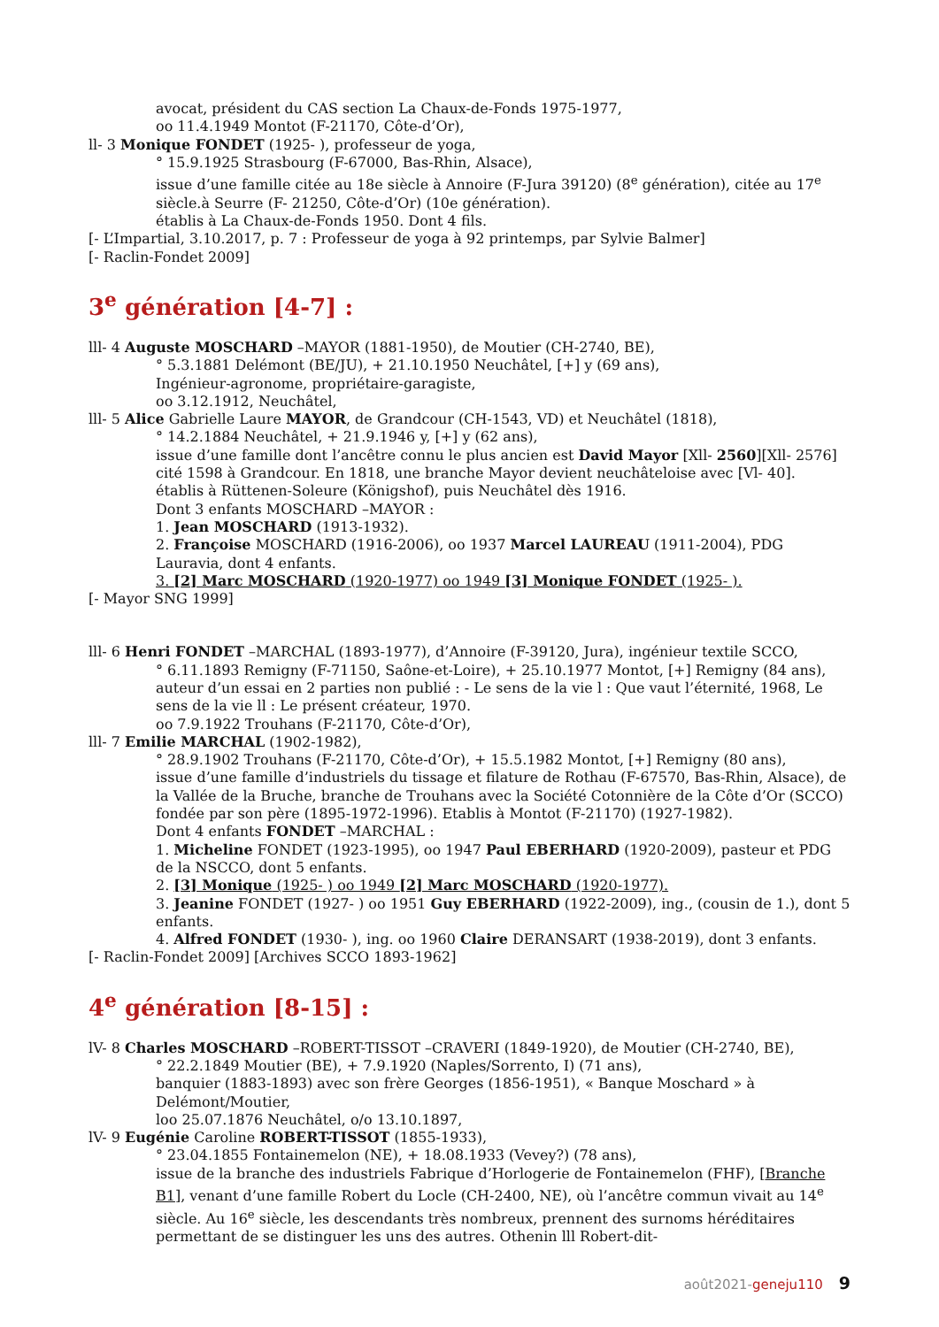avocat, président du CAS section La Chaux-de-Fonds 1975-1977,
oo 11.4.1949 Montot (F-21170, Côte-d’Or),
ll- 3 Monique FONDET (1925- ), professeur de yoga,
° 15.9.1925 Strasbourg (F-67000, Bas-Rhin, Alsace),
issue d’une famille citée au 18e siècle à Annoire (F-Jura 39120) (8<sup>e</sup> génération), citée au 17<sup>e</sup> siècle.à Seurre (F- 21250, Côte-d’Or) (10e génération).
établis à La Chaux-de-Fonds 1950. Dont 4 fils.
[- L’Impartial, 3.10.2017, p. 7 : Professeur de yoga à 92 printemps, par Sylvie Balmer]
[- Raclin-Fondet 2009]
3<sup>e</sup> génération [4-7] :
lll- 4 Auguste MOSCHARD –MAYOR (1881-1950), de Moutier (CH-2740, BE),
° 5.3.1881 Delémont (BE/JU), + 21.10.1950 Neuchâtel, [+] y (69 ans),
Ingénieur-agronome, propriétaire-garagiste,
oo 3.12.1912, Neuchâtel,
lll- 5 Alice Gabrielle Laure MAYOR, de Grandcour (CH-1543, VD) et Neuchâtel (1818),
° 14.2.1884 Neuchâtel, + 21.9.1946 y, [+] y (62 ans),
issue d’une famille dont l’ancêtre connu le plus ancien est David Mayor [Xll- 2560][Xll- 2576] cité 1598 à Grandcour. En 1818, une branche Mayor devient neuchâteloise avec [Vl- 40].
établis à Rüttenen-Soleure (Königshof), puis Neuchâtel dès 1916.
Dont 3 enfants MOSCHARD –MAYOR :
1. Jean MOSCHARD (1913-1932).
2. Françoise MOSCHARD (1916-2006), oo 1937 Marcel LAUREAU (1911-2004), PDG Lauravia, dont 4 enfants.
3. [2] Marc MOSCHARD (1920-1977) oo 1949 [3] Monique FONDET (1925- ).
[- Mayor SNG 1999]
lll- 6 Henri FONDET –MARCHAL (1893-1977), d’Annoire (F-39120, Jura), ingénieur textile SCCO,
° 6.11.1893 Remigny (F-71150, Saône-et-Loire), + 25.10.1977 Montot, [+] Remigny (84 ans),
auteur d’un essai en 2 parties non publié : - Le sens de la vie l : Que vaut l’éternité, 1968, Le sens de la vie ll : Le présent créateur, 1970.
oo 7.9.1922 Trouhans (F-21170, Côte-d’Or),
lll- 7 Emilie MARCHAL (1902-1982),
° 28.9.1902 Trouhans (F-21170, Côte-d’Or), + 15.5.1982 Montot, [+] Remigny (80 ans),
issue d’une famille d’industriels du tissage et filature de Rothau (F-67570, Bas-Rhin, Alsace), de la Vallée de la Bruche, branche de Trouhans avec la Société Cotonnière de la Côte d’Or (SCCO) fondée par son père (1895-1972-1996). Etablis à Montot (F-21170) (1927-1982).
Dont 4 enfants FONDET –MARCHAL :
1. Micheline FONDET (1923-1995), oo 1947 Paul EBERHARD (1920-2009), pasteur et PDG de la NSCCO, dont 5 enfants.
2. [3] Monique (1925- ) oo 1949 [2] Marc MOSCHARD (1920-1977).
3. Jeanine FONDET (1927- ) oo 1951 Guy EBERHARD (1922-2009), ing., (cousin de 1.), dont 5 enfants.
4. Alfred FONDET (1930- ), ing. oo 1960 Claire DERANSART (1938-2019), dont 3 enfants.
[- Raclin-Fondet 2009] [Archives SCCO 1893-1962]
4<sup>e</sup> génération [8-15] :
lV- 8 Charles MOSCHARD –ROBERT-TISSOT –CRAVERI (1849-1920), de Moutier (CH-2740, BE),
° 22.2.1849 Moutier (BE), + 7.9.1920 (Naples/Sorrento, I) (71 ans),
banquier (1883-1893) avec son frère Georges (1856-1951), « Banque Moschard » à Delémont/Moutier,
loo 25.07.1876 Neuchâtel, o/o 13.10.1897,
lV- 9 Eugénie Caroline ROBERT-TISSOT (1855-1933),
° 23.04.1855 Fontainemelon (NE), + 18.08.1933 (Vevey?) (78 ans),
issue de la branche des industriels Fabrique d’Horlogerie de Fontainemelon (FHF), [Branche B1], venant d’une famille Robert du Locle (CH-2400, NE), où l’ancêtre commun vivait au 14<sup>e</sup> siècle. Au 16<sup>e</sup> siècle, les descendants très nombreux, prennent des surnoms héréditaires permettant de se distinguer les uns des autres. Othenin lll Robert-dit-
août2021-geneju110 9